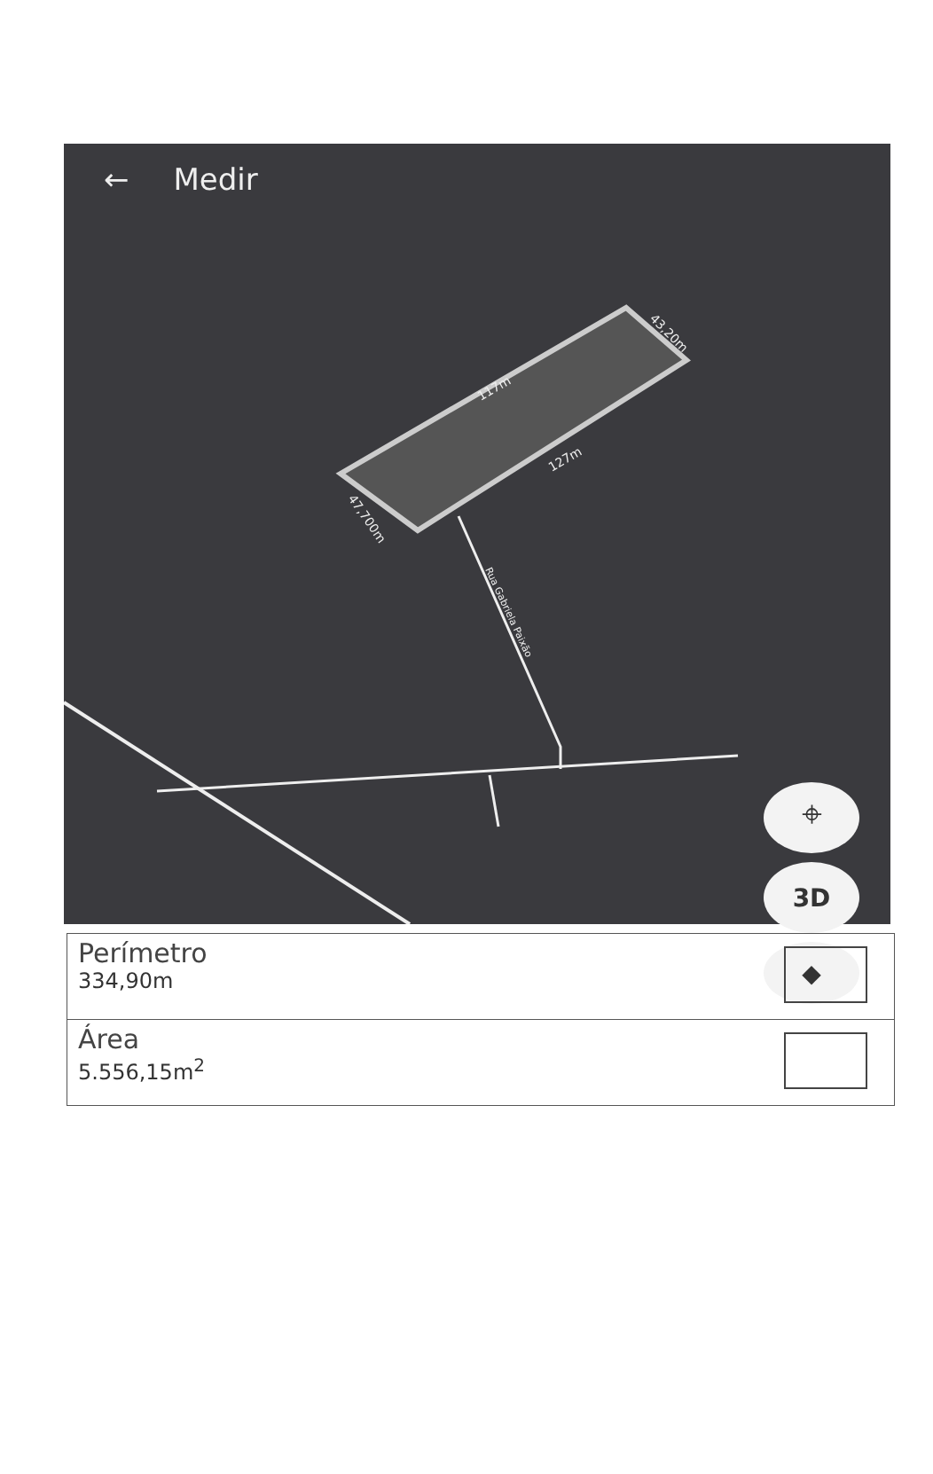← Medir
117m
127m
43,20m
47,700m
Rua Gabriela Paixão
⌖
3D
◆
Perímetro
334,90m
Área
5.556,15m<sup>2</sup>